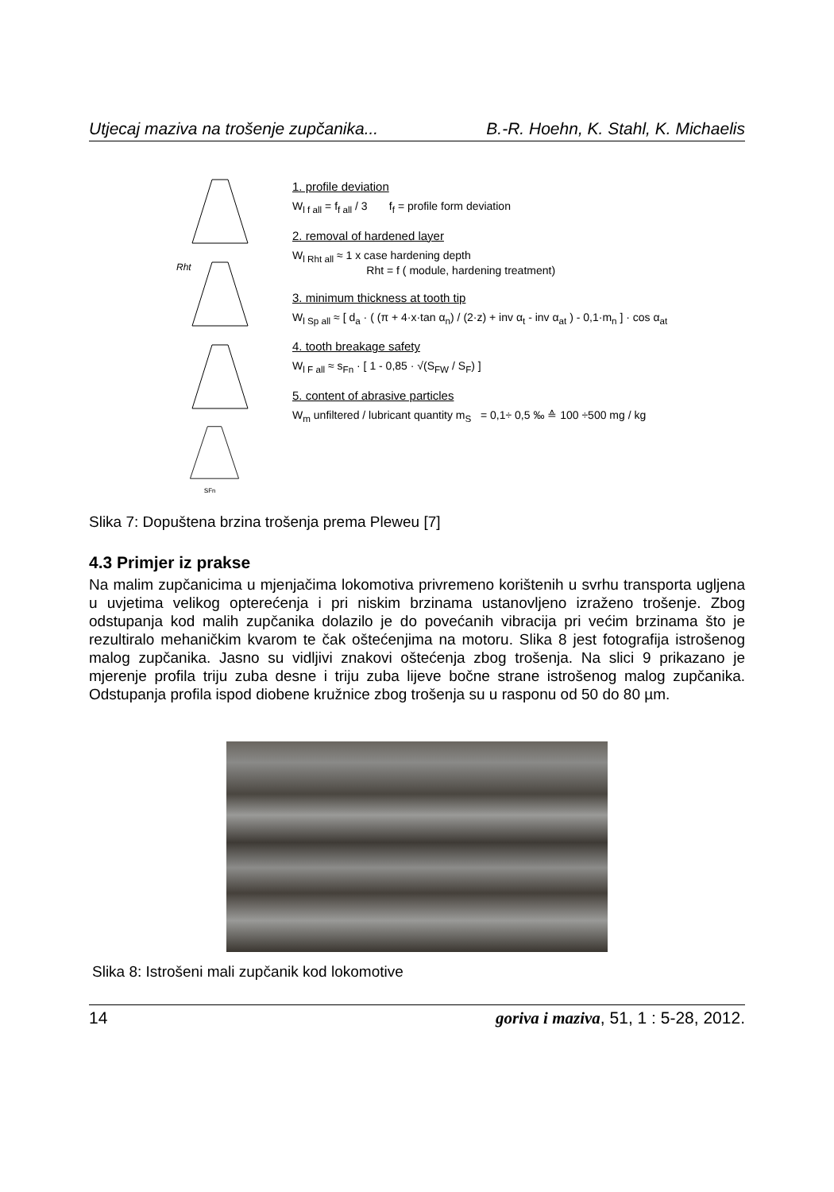Utjecaj maziva na trošenje zupčanika... B.-R. Hoehn, K. Stahl, K. Michaelis
Rht
sFn
1. profile deviation
W<sub>l f all</sub> = f<sub>f all</sub> / 3 f<sub>f</sub> = profile form deviation
2. removal of hardened layer
W<sub>l Rht all</sub> ≈ 1 x case hardening depth
Rht = f ( module, hardening treatment)
3. minimum thickness at tooth tip
W<sub>l Sp all</sub> ≈ [ d<sub>a</sub> · ( (π + 4·x·tan α<sub>n</sub>) / (2·z) + inv α<sub>t</sub> - inv α<sub>at</sub> ) - 0,1·m<sub>n</sub> ] · cos α<sub>at</sub>
4. tooth breakage safety
W<sub>l F all</sub> ≈ s<sub>Fn</sub> · [ 1 - 0,85 · √(S<sub>FW</sub> / S<sub>F</sub>) ]
5. content of abrasive particles
W<sub>m</sub> unfiltered / lubricant quantity m<sub>S</sub> = 0,1÷ 0,5 ‰ ≙ 100 ÷500 mg / kg
Slika 7: Dopuštena brzina trošenja prema Pleweu [7]
4.3 Primjer iz prakse
Na malim zupčanicima u mjenjačima lokomotiva privremeno korištenih u svrhu transporta ugljena u uvjetima velikog opterećenja i pri niskim brzinama ustanovljeno izraženo trošenje. Zbog odstupanja kod malih zupčanika dolazilo je do povećanih vibracija pri većim brzinama što je rezultiralo mehaničkim kvarom te čak oštećenjima na motoru. Slika 8 jest fotografija istrošenog malog zupčanika. Jasno su vidljivi znakovi oštećenja zbog trošenja. Na slici 9 prikazano je mjerenje profila triju zuba desne i triju zuba lijeve bočne strane istrošenog malog zupčanika. Odstupanja profila ispod diobene kružnice zbog trošenja su u rasponu od 50 do 80 µm.
Slika 8: Istrošeni mali zupčanik kod lokomotive
14 goriva i maziva, 51, 1 : 5-28, 2012.